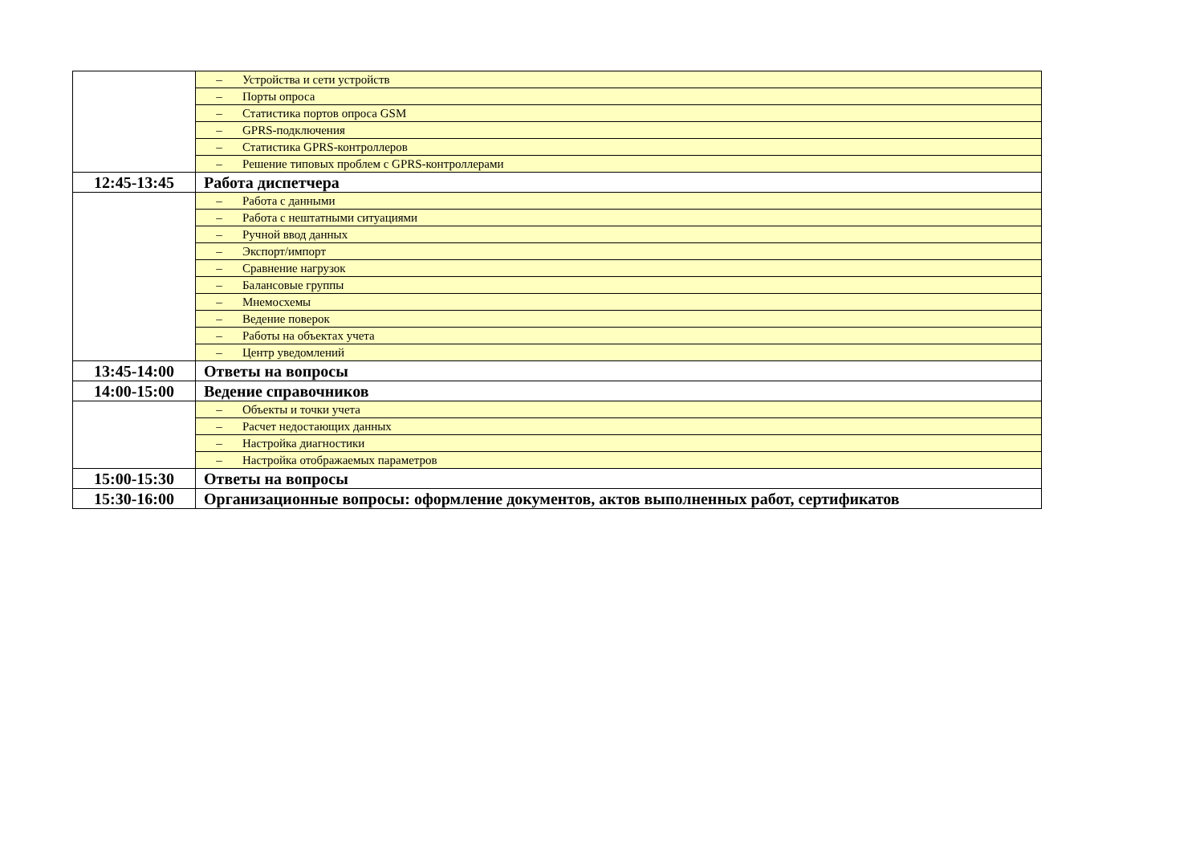| | – Устройства и сети устройств |
| | – Порты опроса |
| | – Статистика портов опроса GSM |
| | – GPRS-подключения |
| | – Статистика GPRS-контроллеров |
| | – Решение типовых проблем с GPRS-контроллерами |
| 12:45-13:45 | Работа диспетчера |
| | – Работа с данными |
| | – Работа с нештатными ситуациями |
| | – Ручной ввод данных |
| | – Экспорт/импорт |
| | – Сравнение нагрузок |
| | – Балансовые группы |
| | – Мнемосхемы |
| | – Ведение поверок |
| | – Работы на объектах учета |
| | – Центр уведомлений |
| 13:45-14:00 | Ответы на вопросы |
| 14:00-15:00 | Ведение справочников |
| | – Объекты и точки учета |
| | – Расчет недостающих данных |
| | – Настройка диагностики |
| | – Настройка отображаемых параметров |
| 15:00-15:30 | Ответы на вопросы |
| 15:30-16:00 | Организационные вопросы: оформление документов, актов выполненных работ, сертификатов |